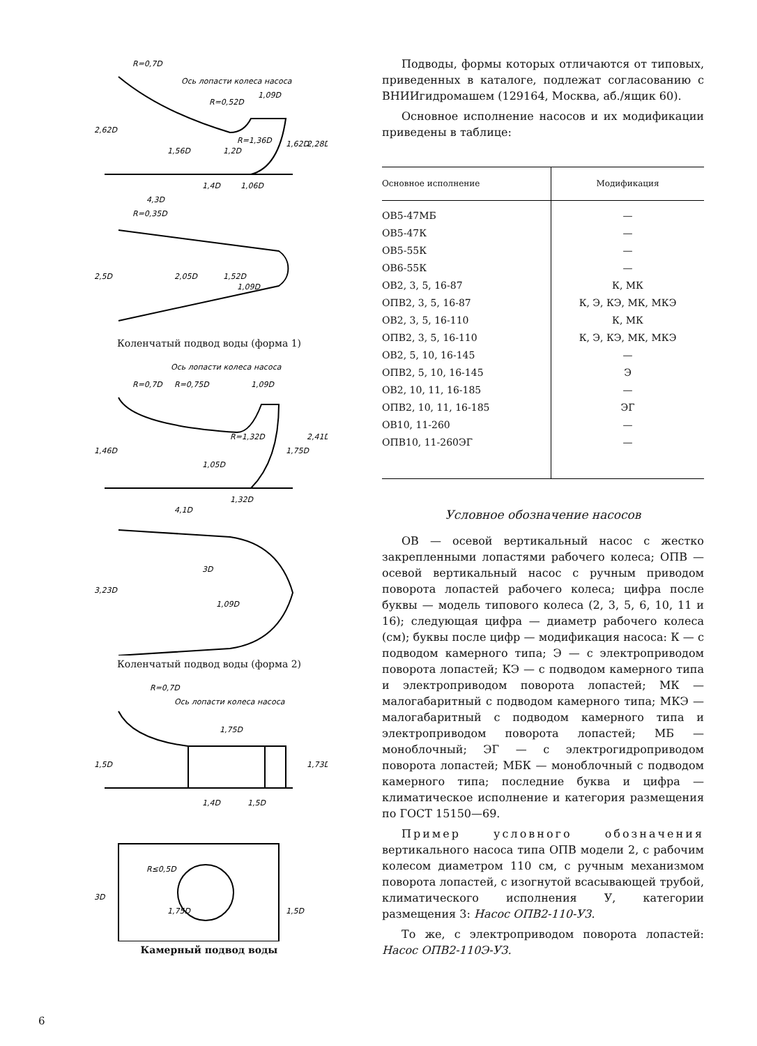R=0,7D
Ось лопасти колеса насоса
R=0,52D
1,09D
R=1,36D
2,62D
1,56D
1,2D
1,62D
2,28D
1,4D
1,06D
4,3D
R=0,35D
2,5D
2,05D
1,52D
1,09D
Коленчатый подвод воды (форма 1)
Ось лопасти колеса насоса
R=0,7D
R=0,75D
1,09D
R=1,32D
1,46D
1,05D
1,75D
2,41D
1,32D
4,1D
3,23D
3D
1,09D
Коленчатый подвод воды (форма 2)
R=0,7D
Ось лопасти колеса насоса
1,75D
1,5D
1,73D
1,4D
1,5D
R≤0,5D
3D
1,75D
1,5D
Камерный подвод воды
Подводы, формы которых отличаются от типовых, приведенных в каталоге, подлежат согласованию с ВНИИгидромашем (129164, Москва, аб./ящик 60).
Основное исполнение насосов и их модификации приведены в таблице:
| Основное исполнение | Модификация |
| --- | --- |
| ОВ5-47МБ | — |
| ОВ5-47К | — |
| ОВ5-55К | — |
| ОВ6-55К | — |
| ОВ2, 3, 5, 16-87 | К, МК |
| ОПВ2, 3, 5, 16-87 | К, Э, КЭ, МК, МКЭ |
| ОВ2, 3, 5, 16-110 | К, МК |
| ОПВ2, 3, 5, 16-110 | К, Э, КЭ, МК, МКЭ |
| ОВ2, 5, 10, 16-145 | — |
| ОПВ2, 5, 10, 16-145 | Э |
| ОВ2, 10, 11, 16-185 | — |
| ОПВ2, 10, 11, 16-185 | ЭГ |
| ОВ10, 11-260 | — |
| ОПВ10, 11-260ЭГ | — |
Условное обозначение насосов
ОВ — осевой вертикальный насос с жестко закрепленными лопастями рабочего колеса; ОПВ — осевой вертикальный насос с ручным приводом поворота лопастей рабочего колеса; цифра после буквы — модель типового колеса (2, 3, 5, 6, 10, 11 и 16); следующая цифра — диаметр рабочего колеса (см); буквы после цифр — модификация насоса: К — с подводом камерного типа; Э — с электроприводом поворота лопастей; КЭ — с подводом камерного типа и электроприводом поворота лопастей; МК — малогабаритный с подводом камерного типа; МКЭ — малогабаритный с подводом камерного типа и электроприводом поворота лопастей; МБ — моноблочный; ЭГ — с электрогидроприводом поворота лопастей; МБК — моноблочный с подводом камерного типа; последние буква и цифра — климатическое исполнение и категория размещения по ГОСТ 15150—69.
Пример условного обозначения вертикального насоса типа ОПВ модели 2, с рабочим колесом диаметром 110 см, с ручным механизмом поворота лопастей, с изогнутой всасывающей трубой, климатического исполнения У, категории размещения 3: Насос ОПВ2-110-У3.
То же, с электроприводом поворота лопастей: Насос ОПВ2-110Э-У3.
6